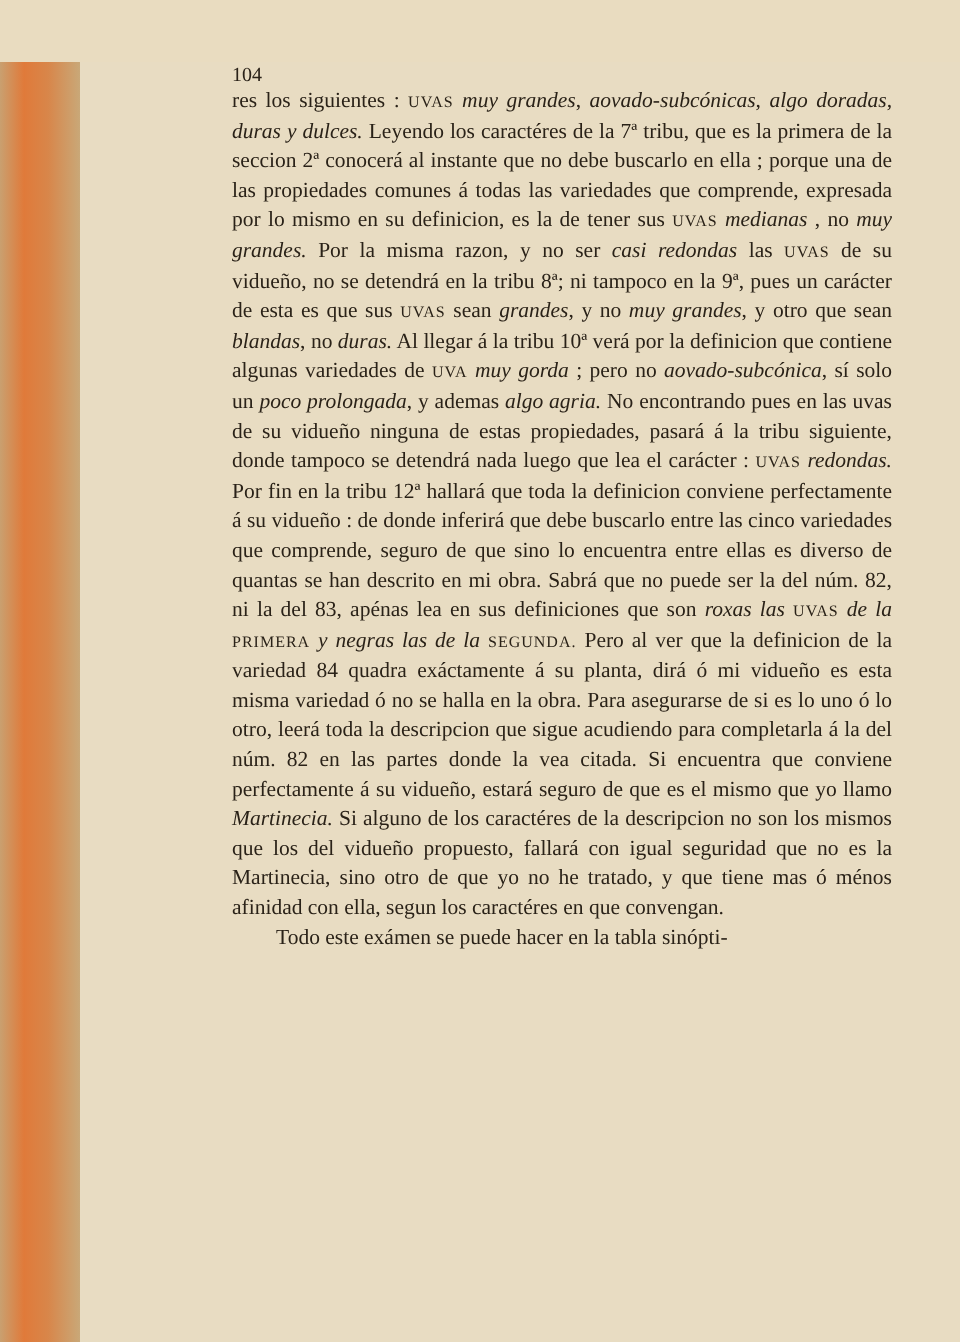104
res los siguientes : UVAS muy grandes, aovado-subcónicas, algo doradas, duras y dulces. Leyendo los caractéres de la 7ª tribu, que es la primera de la seccion 2ª conocerá al instante que no debe buscarlo en ella ; porque una de las propiedades comunes á todas las variedades que comprende, expresada por lo mismo en su definicion, es la de tener sus UVAS medianas , no muy grandes. Por la misma razon, y no ser casi redondas las UVAS de su vidueño, no se detendrá en la tribu 8ª; ni tampoco en la 9ª, pues un carácter de esta es que sus UVAS sean grandes, y no muy grandes, y otro que sean blandas, no duras. Al llegar á la tribu 10ª verá por la definicion que contiene algunas variedades de UVA muy gorda ; pero no aovado-subcónica, sí solo un poco prolongada, y ademas algo agria. No encontrando pues en las uvas de su vidueño ninguna de estas propiedades, pasará á la tribu siguiente, donde tampoco se detendrá nada luego que lea el carácter : UVAS redondas. Por fin en la tribu 12ª hallará que toda la definicion conviene perfectamente á su vidueño : de donde inferirá que debe buscarlo entre las cinco variedades que comprende, seguro de que sino lo encuentra entre ellas es diverso de quantas se han descrito en mi obra. Sabrá que no puede ser la del núm. 82, ni la del 83, apénas lea en sus definiciones que son roxas las UVAS de la PRIMERA y negras las de la SEGUNDA. Pero al ver que la definicion de la variedad 84 quadra exáctamente á su planta, dirá ó mi vidueño es esta misma variedad ó no se halla en la obra. Para asegurarse de si es lo uno ó lo otro, leerá toda la descripcion que sigue acudiendo para completarla á la del núm. 82 en las partes donde la vea citada. Si encuentra que conviene perfectamente á su vidueño, estará seguro de que es el mismo que yo llamo Martinecia. Si alguno de los caractéres de la descripcion no son los mismos que los del vidueño propuesto, fallará con igual seguridad que no es la Martinecia, sino otro de que yo no he tratado, y que tiene mas ó ménos afinidad con ella, segun los caractéres en que convengan.
Todo este exámen se puede hacer en la tabla sinópti-